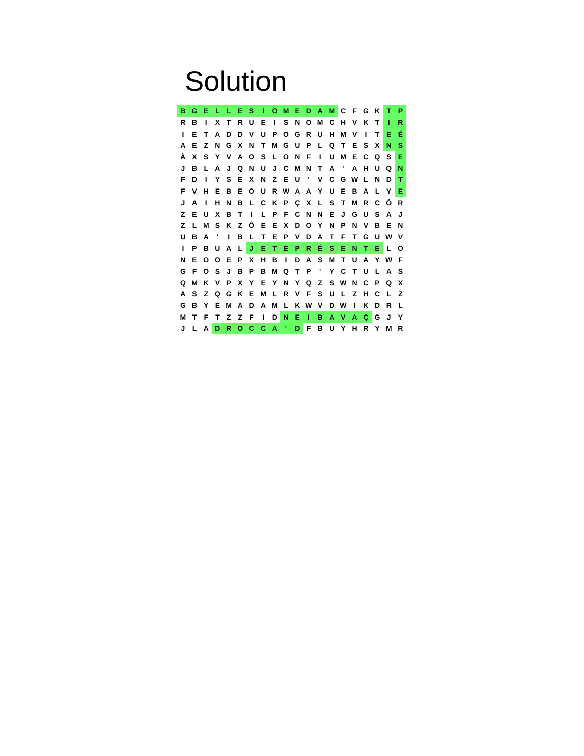Solution
| B | G | E | L | L | E | S | I | O | M | E | D | A | M | C | F | G | K | T | P |
| R | B | I | X | T | R | U | E | I | S | N | O | M | C | H | V | K | T | I | R |
| I | E | T | A | D | D | V | U | P | O | G | R | U | H | M | V | I | T | E | É |
| A | E | Z | N | G | X | N | T | M | G | U | P | L | Q | T | E | S | X | N | S |
| À | X | S | Y | V | A | O | S | L | O | N | F | I | U | M | E | C | Q | S | E |
| J | B | L | A | J | Q | N | U | J | C | M | N | T | A | ' | A | H | U | Q | N |
| F | D | I | Y | S | E | X | N | Z | E | U | ' | V | C | G | W | L | N | D | T |
| F | V | H | E | B | E | O | U | R | W | A | A | Y | U | E | B | A | L | Y | E |
| J | A | I | H | N | B | L | C | K | P | Ç | X | L | S | T | M | R | C | Ô | R |
| Z | E | U | X | B | T | I | L | P | F | C | N | N | E | J | G | U | S | A | J |
| Z | L | M | S | K | Z | Ô | E | E | X | D | O | Y | N | P | N | V | B | E | N |
| U | B | A | ' | I | B | L | T | E | P | V | D | A | T | F | T | G | U | W | V |
| I | P | B | U | A | L | J | E | T | E | P | R | É | S | E | N | T | E | L | O |
| N | E | O | O | E | P | X | H | B | I | D | A | S | M | T | U | A | Y | W | F |
| G | F | O | S | J | B | P | B | M | Q | T | P | ' | Y | C | T | U | L | A | S |
| Q | M | K | V | P | X | Y | E | Y | N | Y | Q | Z | S | W | N | C | P | Q | X |
| A | S | Z | Q | G | K | E | M | L | R | V | F | S | U | L | Z | H | C | L | Z |
| G | B | Y | E | M | A | D | A | M | L | K | W | V | D | W | I | K | D | R | L |
| M | T | F | T | Z | Z | F | I | D | N | E | I | B | A | V | A | Ç | G | J | Y |
| J | L | A | D | R | O | C | C | A | ' | D | F | B | U | Y | H | R | Y | M | R |